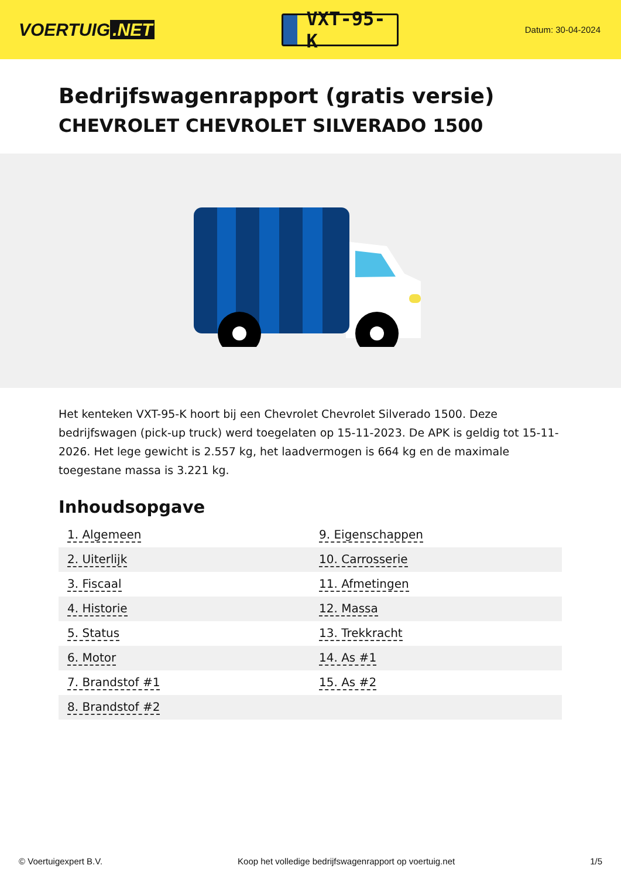VOERTUIG.NET
VXT-95-K
Datum: 30-04-2024
Bedrijfswagenrapport (gratis versie)
CHEVROLET CHEVROLET SILVERADO 1500
Het kenteken VXT-95-K hoort bij een Chevrolet Chevrolet Silverado 1500. Deze bedrijfswagen (pick-up truck) werd toegelaten op 15-11-2023. De APK is geldig tot 15-11-2026. Het lege gewicht is 2.557 kg, het laadvermogen is 664 kg en de maximale toegestane massa is 3.221 kg.
Inhoudsopgave
| 1. Algemeen | 9. Eigenschappen |
| 2. Uiterlijk | 10. Carrosserie |
| 3. Fiscaal | 11. Afmetingen |
| 4. Historie | 12. Massa |
| 5. Status | 13. Trekkracht |
| 6. Motor | 14. As #1 |
| 7. Brandstof #1 | 15. As #2 |
| 8. Brandstof #2 | |
© Voertuigexpert B.V. Koop het volledige bedrijfswagenrapport op voertuig.net 1/5